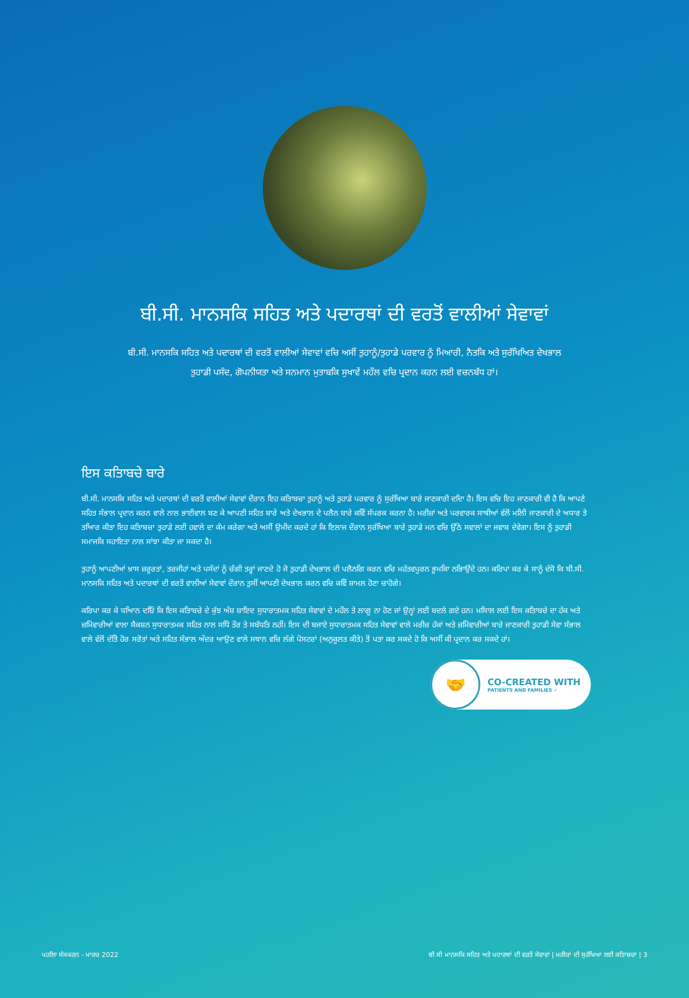ਬੀ.ਸੀ. ਮਾਨਸਕਿ ਸਹਿਤ ਅਤੇ ਪਦਾਰਥਾਂ ਦੀ ਵਰਤੋਂ ਵਾਲੀਆਂ ਸੇਵਾਵਾਂ
ਬੀ.ਸੀ. ਮਾਨਸਕਿ ਸਹਿਤ ਅਤੇ ਪਦਾਰਥਾਂ ਦੀ ਵਰਤੋਂ ਵਾਲੀਆਂ ਸੇਵਾਵਾਂ ਵਚਿ ਅਸੀਂ ਤੁਹਾਨੂੰ/ਤੁਹਾਡੇ ਪਰਵਾਰ ਨੂੰ ਮਿਆਰੀ, ਨੈਤਕਿ ਅਤੇ ਸੁਰੱਖਿਅਿਤ ਦੇਖਭਾਲ ਤੁਹਾਡੀ ਪਸੰਦ, ਗੋਪਨੀਯਤਾ ਅਤੇ ਸਨਮਾਨ ਮੁਤਾਬਕਿ ਸੁਖਾਵੇਂ ਮਹੌਲ ਵਚਿ ਪ੍ਰਦਾਨ ਕਰਨ ਲਈ ਵਚਨਬੱਧ ਹਾਂ।
ਇਸ ਕਤਿਾਬਚੇ ਬਾਰੇ
ਬੀ.ਸੀ. ਮਾਨਸਕਿ ਸਹਿਤ ਅਤੇ ਪਦਾਰਥਾਂ ਦੀ ਵਰਤੋਂ ਵਾਲੀਆਂ ਸੇਵਾਵਾਂ ਦੌਰਾਨ ਇਹ ਕਤਿਾਬਚਾ ਤੁਹਾਨੂੰ ਅਤੇ ਤੁਹਾਡੇ ਪਰਵਾਰ ਨੂੰ ਸੁਰੱਖਿਆ ਬਾਰੇ ਜਾਣਕਾਰੀ ਦਦਿਾ ਹੈ। ਇਸ ਵਚਿ ਇਹ ਜਾਣਕਾਰੀ ਵੀ ਹੈ ਕਿ ਆਪਣੇ ਸਹਿਤ ਸੰਭਾਲ ਪ੍ਰਦਾਨ ਕਰਨ ਵਾਲੇ ਨਾਲ ਭਾਈਵਾਲ ਬਣ ਕੇ ਆਪਣੀ ਸਹਿਤ ਬਾਰੇ ਅਤੇ ਦੇਖਭਾਲ ਦੇ ਪਲੈਨ ਬਾਰੇ ਕਵਿੇਂ ਸੰਪਰਕ ਕਰਨਾ ਹੈ। ਮਰੀਜ਼ਾਂ ਅਤੇ ਪਰਵਾਰਕ ਸਾਥੀਆਂ ਵੱਲੋਂ ਮਲਿੀ ਜਾਣਕਾਰੀ ਦੇ ਅਧਾਰ ਤੇ ਤਆਿਰ ਕੀਤਾ ਇਹ ਕਤਿਾਬਚਾ ਤੁਹਾਡੇ ਲਈ ਹਵਾਲੇ ਦਾ ਕੰਮ ਕਰੇਗਾ ਅਤੇ ਅਸੀਂ ਉਮੀਦ ਕਰਦੇ ਹਾਂ ਕਿ ਇਲਾਜ ਦੌਰਾਨ ਸੁਰੱਖਿਆ ਬਾਰੇ ਤੁਹਾਡੇ ਮਨ ਵਚਿ ਉੱਠੇ ਸਵਾਲਾਂ ਦਾ ਜਵਾਬ ਦੇਵੇਗਾ। ਇਸ ਨੂੰ ਤੁਹਾਡੀ ਸਮਾਜਕਿ ਸਹਾਇਤਾ ਨਾਲ ਸਾਂਝਾ ਕੀਤਾ ਜਾ ਸਕਦਾ ਹੈ।
ਤੁਹਾਨੂੰ ਆਪਣੀਆਂ ਖ਼ਾਸ ਜ਼ਰੂਰਤਾਂ, ਤਰਜੀਹਾਂ ਅਤੇ ਪਸੰਦਾਂ ਨੂੰ ਚੰਗੀ ਤਰ੍ਹਾਂ ਜਾਣਦੇ ਹੋ ਜੋ ਤੁਹਾਡੀ ਦੇਖਭਾਲ ਦੀ ਪਲੈਨਗਿ ਕਰਨ ਵਚਿ ਮਹੱਤਵਪੂਰਨ ਭੂਮਕਿਾ ਨਭਿਾਉਂਦੇ ਹਨ। ਕਰਿਪਾ ਕਰ ਕੇ ਸਾਨੂੰ ਦੱਸੋ ਕਿ ਬੀ.ਸੀ. ਮਾਨਸਕਿ ਸਹਿਤ ਅਤੇ ਪਦਾਰਥਾਂ ਦੀ ਵਰਤੋਂ ਵਾਲੀਆਂ ਸੇਵਾਵਾਂ ਦੌਰਾਨ ਤੁਸੀਂ ਆਪਣੀ ਦੇਖਭਾਲ ਕਰਨ ਵਚਿ ਕਵਿੇਂ ਸ਼ਾਮਲ ਹੋਣਾ ਚਾਹੋਗੇ।
ਕਰਿਪਾ ਕਰ ਕੇ ਧਆਿਨ ਦਓਿ ਕਿ ਇਸ ਕਤਿਾਬਚੇ ਦੇ ਕੁੱਝ ਅੰਸ਼ ਸ਼ਾਇਦ ਸੁਧਾਰਾਤਮਕ ਸਹਿਤ ਸੇਵਾਵਾਂ ਦੇ ਮਹੌਲ ਤੇ ਲਾਗੂ ਨਾ ਹੋਣ ਜਾਂ ਉਨ੍ਹਾਂ ਲਈ ਬਦਲੇ ਗਏ ਹਨ। ਮਸਿਾਲ ਲਈ ਇਸ ਕਤਿਾਬਚੇ ਦਾ ਹੱਕ ਅਤੇ ਜ਼ਮਿੇਵਾਰੀਆਂ ਵਾਲਾ ਸੈਕਸ਼ਨ ਸੁਧਾਰਾਤਮਕ ਸਹਿਤ ਨਾਲ ਸਧਿੇ ਤੌਰ ਤੇ ਸਬੰਧਤਿ ਨਹੀਂ। ਇਸ ਦੀ ਬਜਾਏ ਸੁਧਾਰਾਤਮਕ ਸਹਿਤ ਸੇਵਾਵਾਂ ਵਾਲੇ ਮਰੀਜ਼ ਹੱਕਾਂ ਅਤੇ ਜ਼ਮਿੇਵਾਰੀਆਂ ਬਾਰੇ ਜਾਣਕਾਰੀ ਤੁਹਾਡੀ ਸੇਵਾ ਸੰਭਾਲ ਵਾਲੇ ਵੱਲੋਂ ਦੱਤਿੇ ਹੋਰ ਸਰੋਤਾਂ ਅਤੇ ਸਹਿਤ ਸੰਭਾਲ ਅੰਦਰ ਆਉਣ ਵਾਲੇ ਸਥਾਨ ਵਚਿ ਲੱਗੇ ਪੋਸਟਰਾਂ (ਅਨੁਕੂਲਤ ਕੀਤੇ) ਤੋਂ ਪਤਾ ਕਰ ਸਕਦੇ ਹੋ ਕਿ ਅਸੀਂ ਕੀ ਪ੍ਰਦਾਨ ਕਰ ਸਕਦੇ ਹਾਂ।
🤝
CO-CREATED WITH
PATIENTS AND FAMILIES ✓
ਪਹਲਿਾ ਸੰਸਕਰਨ - ਮਾਰਚ 2022 ਬੀ ਸੀ ਮਾਨਸਕਿ ਸਹਿਤ ਅਤੇ ਪਦਾਰਥਾਂ ਦੀ ਵਰਤੋਂ ਸੇਵਾਵਾਂ | ਮਰੀਜ਼ਾਂ ਦੀ ਸੁਰੱਖਿਆ ਲਈ ਕਤਿਾਬਚਾ | 3